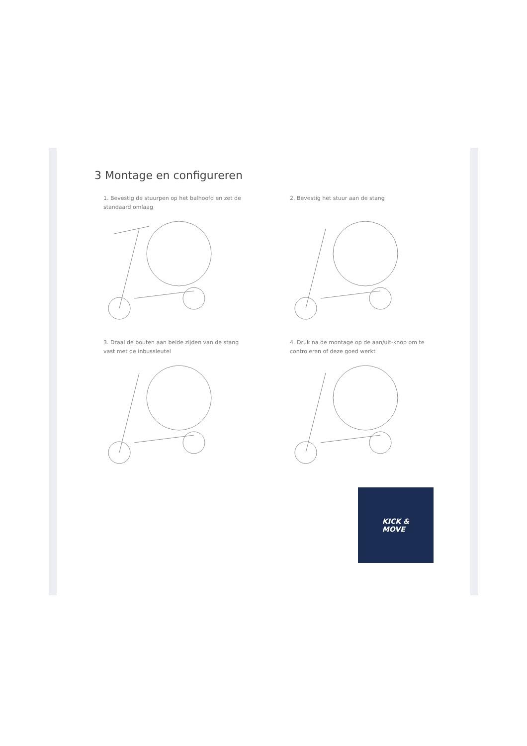3 Montage en configureren
1. Bevestig de stuurpen op het balhoofd en zet de standaard omlaag
2. Bevestig het stuur aan de stang
3. Draai de bouten aan beide zijden van de stang vast met de inbussleutel
4. Druk na de montage op de aan/uit-knop om te controleren of deze goed werkt
KICK &
MOVE